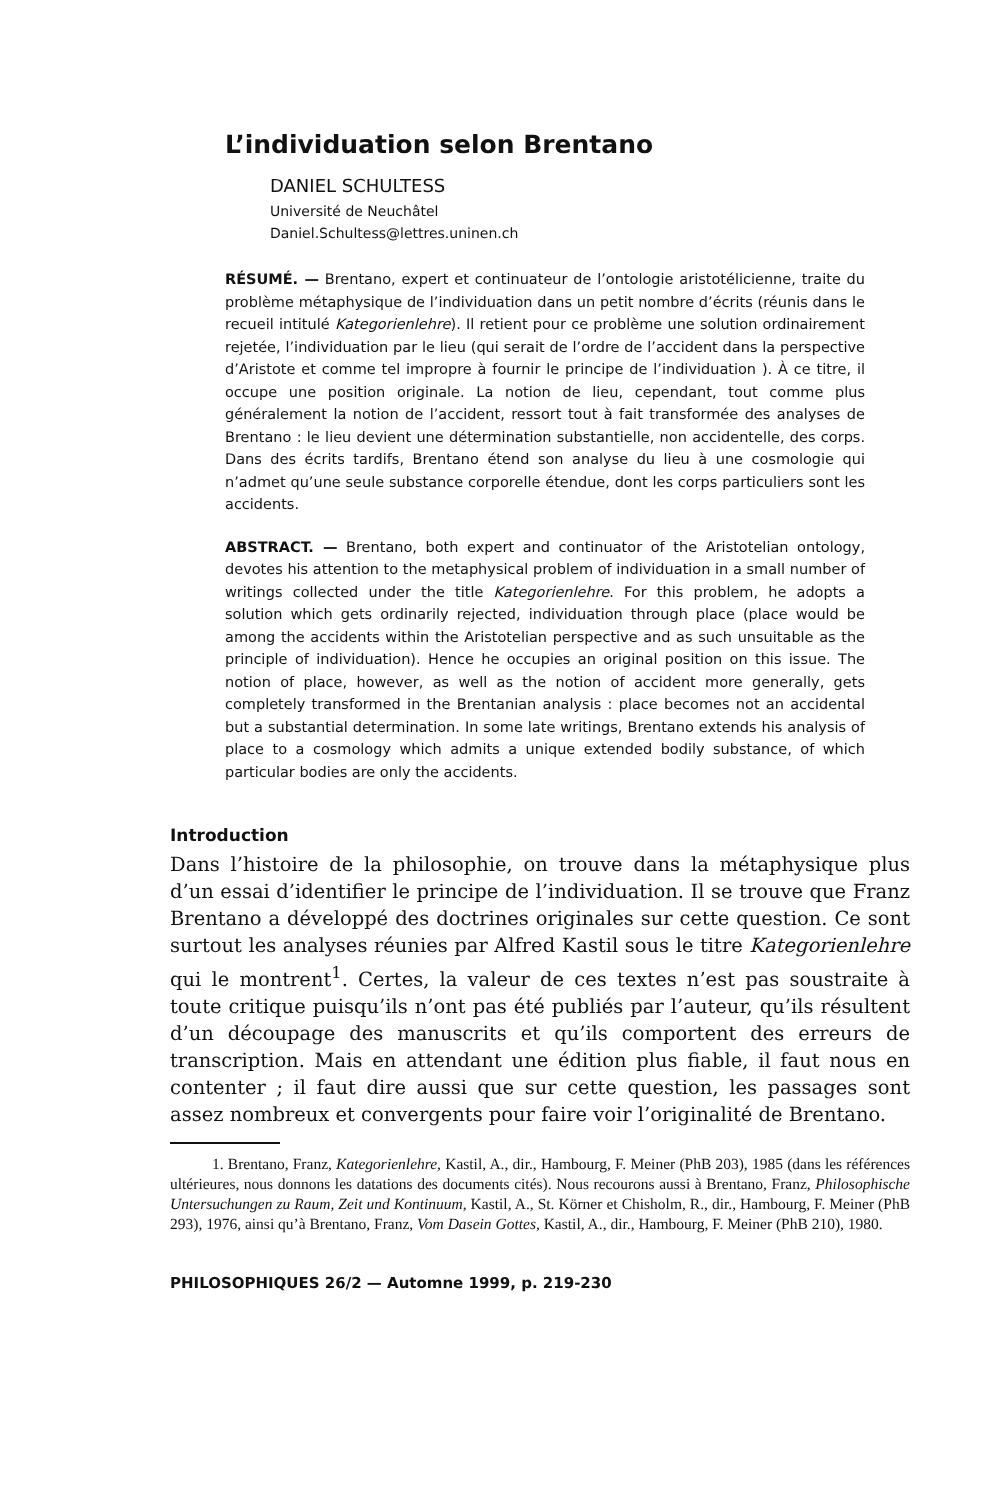L’individuation selon Brentano
DANIEL SCHULTESS
Université de Neuchâtel
Daniel.Schultess@lettres.uninen.ch
RÉSUMÉ. — Brentano, expert et continuateur de l’ontologie aristotélicienne, traite du problème métaphysique de l’individuation dans un petit nombre d’écrits (réunis dans le recueil intitulé Kategorienlehre). Il retient pour ce problème une solution ordinairement rejetée, l’individuation par le lieu (qui serait de l’ordre de l’accident dans la perspective d’Aristote et comme tel impropre à fournir le principe de l’individuation ). À ce titre, il occupe une position originale. La notion de lieu, cependant, tout comme plus généralement la notion de l’accident, ressort tout à fait transformée des analyses de Brentano : le lieu devient une détermination substantielle, non accidentelle, des corps. Dans des écrits tardifs, Brentano étend son analyse du lieu à une cosmologie qui n’admet qu’une seule substance corporelle étendue, dont les corps particuliers sont les accidents.
ABSTRACT. — Brentano, both expert and continuator of the Aristotelian ontology, devotes his attention to the metaphysical problem of individuation in a small number of writings collected under the title Kategorienlehre. For this problem, he adopts a solution which gets ordinarily rejected, individuation through place (place would be among the accidents within the Aristotelian perspective and as such unsuitable as the principle of individuation). Hence he occupies an original position on this issue. The notion of place, however, as well as the notion of accident more generally, gets completely transformed in the Brentanian analysis : place becomes not an accidental but a substantial determination. In some late writings, Brentano extends his analysis of place to a cosmology which admits a unique extended bodily substance, of which particular bodies are only the accidents.
Introduction
Dans l’histoire de la philosophie, on trouve dans la métaphysique plus d’un essai d’identifier le principe de l’individuation. Il se trouve que Franz Brentano a développé des doctrines originales sur cette question. Ce sont surtout les analyses réunies par Alfred Kastil sous le titre Kategorienlehre qui le montrent<sup>1</sup>. Certes, la valeur de ces textes n’est pas soustraite à toute critique puisqu’ils n’ont pas été publiés par l’auteur, qu’ils résultent d’un découpage des manuscrits et qu’ils comportent des erreurs de transcription. Mais en attendant une édition plus fiable, il faut nous en contenter ; il faut dire aussi que sur cette question, les passages sont assez nombreux et convergents pour faire voir l’originalité de Brentano.
1. Brentano, Franz, Kategorienlehre, Kastil, A., dir., Hambourg, F. Meiner (PhB 203), 1985 (dans les références ultérieures, nous donnons les datations des documents cités). Nous recourons aussi à Brentano, Franz, Philosophische Untersuchungen zu Raum, Zeit und Kontinuum, Kastil, A., St. Körner et Chisholm, R., dir., Hambourg, F. Meiner (PhB 293), 1976, ainsi qu’à Brentano, Franz, Vom Dasein Gottes, Kastil, A., dir., Hambourg, F. Meiner (PhB 210), 1980.
PHILOSOPHIQUES 26/2 — Automne 1999, p. 219-230